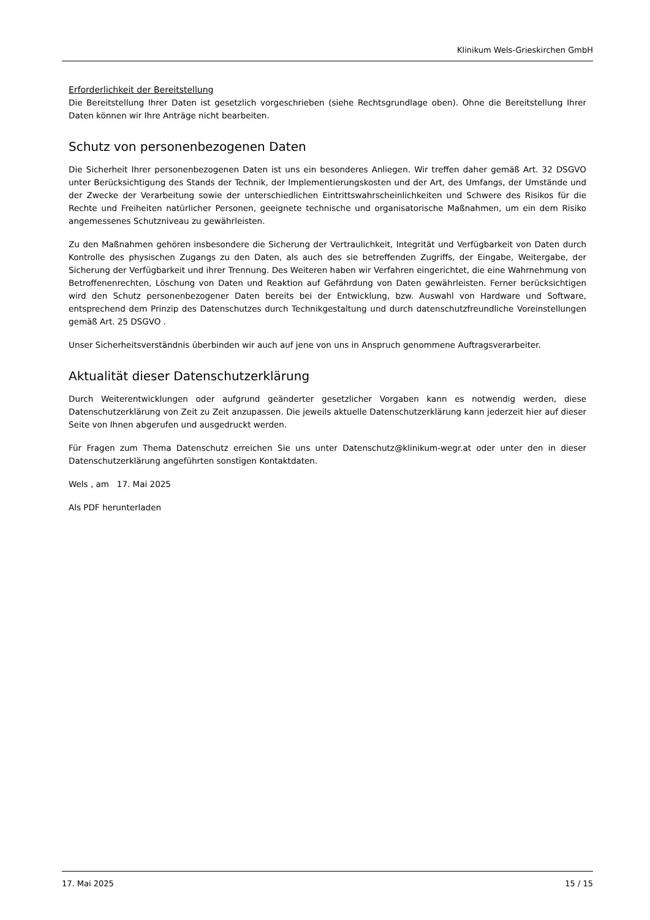Klinikum Wels-Grieskirchen GmbH
Erforderlichkeit der Bereitstellung
Die Bereitstellung Ihrer Daten ist gesetzlich vorgeschrieben (siehe Rechtsgrundlage oben). Ohne die Bereitstellung Ihrer Daten können wir Ihre Anträge nicht bearbeiten.
Schutz von personenbezogenen Daten
Die Sicherheit Ihrer personenbezogenen Daten ist uns ein besonderes Anliegen. Wir treffen daher gemäß Art. 32 DSGVO unter Berücksichtigung des Stands der Technik, der Implementierungskosten und der Art, des Umfangs, der Umstände und der Zwecke der Verarbeitung sowie der unterschiedlichen Eintrittswahrscheinlichkeiten und Schwere des Risikos für die Rechte und Freiheiten natürlicher Personen, geeignete technische und organisatorische Maßnahmen, um ein dem Risiko angemessenes Schutzniveau zu gewährleisten.
Zu den Maßnahmen gehören insbesondere die Sicherung der Vertraulichkeit, Integrität und Verfügbarkeit von Daten durch Kontrolle des physischen Zugangs zu den Daten, als auch des sie betreffenden Zugriffs, der Eingabe, Weitergabe, der Sicherung der Verfügbarkeit und ihrer Trennung. Des Weiteren haben wir Verfahren eingerichtet, die eine Wahrnehmung von Betroffenenrechten, Löschung von Daten und Reaktion auf Gefährdung von Daten gewährleisten. Ferner berücksichtigen wird den Schutz personenbezogener Daten bereits bei der Entwicklung, bzw. Auswahl von Hardware und Software, entsprechend dem Prinzip des Datenschutzes durch Technikgestaltung und durch datenschutzfreundliche Voreinstellungen gemäß Art. 25 DSGVO .
Unser Sicherheitsverständnis überbinden wir auch auf jene von uns in Anspruch genommene Auftragsverarbeiter.
Aktualität dieser Datenschutzerklärung
Durch Weiterentwicklungen oder aufgrund geänderter gesetzlicher Vorgaben kann es notwendig werden, diese Datenschutzerklärung von Zeit zu Zeit anzupassen. Die jeweils aktuelle Datenschutzerklärung kann jederzeit hier auf dieser Seite von Ihnen abgerufen und ausgedruckt werden.
Für Fragen zum Thema Datenschutz erreichen Sie uns unter Datenschutz@klinikum-wegr.at oder unter den in dieser Datenschutzerklärung angeführten sonstigen Kontaktdaten.
Wels , am 17. Mai 2025
Als PDF herunterladen
17. Mai 2025 15 / 15